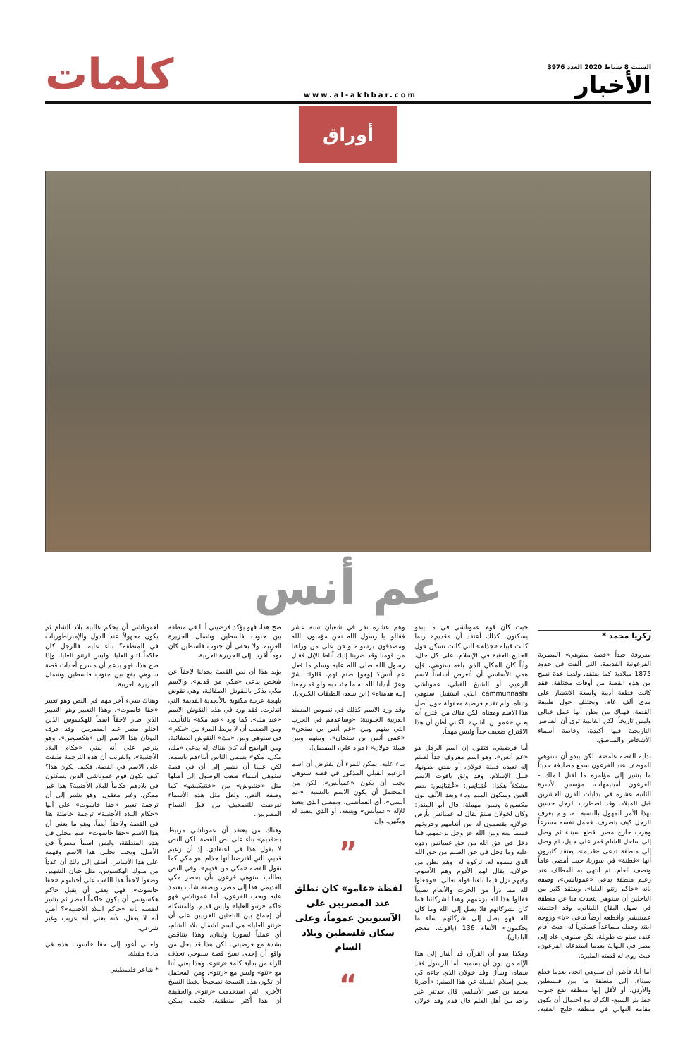السبت 8 شباط 2020 العدد 3976
الأخبار
www.al-akhbar.com
كلمات
أوراق
عم أنس
زكريا محمد *
معروفة جيداً «قصة سنوهي» المصرية الفرعونية القديمة، التي ألفت في حدود 1875 ميلادية كما يعتقد. ولدينا عدة نسخ من هذه القصة من أوقات مختلفة. فقد كانت قطعة أدبية واسعة الانتشار على مدى ألف عام. ويختلف حول طبيعة القصة. فهناك من يظن أنها عمل خيالي وليس تاريخاً. لكن الغالبية ترى أن العناصر التاريخية فيها أكيدة، وخاصة أسماء الأشخاص والمناطق.
بداية القصة غامضة. لكن يبدو أن سنوهي الموظف عند الفرعون سمع مصادفة حديثاً ما يشير إلى مؤامرة ما لقتل الملك - الفرعون أمينيمهات، مؤسس الأسرة الثانية عشرة في بدايات القرن العشرين قبل الميلاد. وقد اضطرب الرجل حسين بهذا الأمر المهول بالنسبة له، ولم يعرف الرجل كيف يتصرف. فحمل نفسه مسرعاً وهرب خارج مصر. قطع سيناء ثم وصل إلى ساحل الشام فمر على جبيل، ثم وصل إلى منطقة تدعى «قديم». يعتقد كثيرون أنها «قطنة» في سوريا، حيث أمضى عاماً ونصف العام. ثم انتهى به المطاف عند زعيم منطقة يدعى «عموناشي»، وصفه بأنه «حاكم رتنو العليا». ويعتقد كثير من الباحثين أن سنوهي يتحدث هنا عن منطقة في سهل البقاع اللبناني. وقد احتضنه عمينيشي وأقطعه أرضاً تدعى «يا» وزوجه ابنته وجعله مساعداً عسكرياً له، حيث أقام عنده سنوات طويلة. لكن سنوهي عاد إلى مصر في النهاية بعدما استدعاه الفرعون، حيث روى له قصته المثيرة.
أما أنا، فأظن أن سنوهي اتجه، بعدما قطع سيناء، إلى منطقة ما بين فلسطين والأردن. أو لأقل إنها منطقة تقع جنوب خط بئر السبع- الكرك مع احتمال أن يكون مقامه النهائي في منطقة خليج العقبة، حيث كان قوم عموناشي في ما يبدو يسكنون. كذلك أعتقد أن «قديم» ربما كانت قبيلة «جذام» التي كانت تسكن حول الخليج العقبة في الإسلام. على كل حال، وأياً كان المكان الذي بلغه سنوهي، فإن همي الأساسي أن أتعرض أساساً لاسم الزعيم، أو الشيخ القبلي، عموناشي cammunnashi الذي استقبل سنوهي وتبناه. ولم تقدم فرضية معقولة حول أصل هذا الاسم ومعناه. لكن هناك من اقترح أنه يعني «عمو بن ناشي». لكنني أظن أن هذا الاقتراح ضعيف جداً وليس مهماً.
أما فرضيتي، فتقول إن اسم الرجل هو «عم أنس». وهو اسم معروف جداً لصنم إله تعبده قبيلة خولان، أو بعض بطونها، قبيل الإسلام. وقد وثق ياقوت الاسم مشكلاً هكذا: عُمْيَانِس: «عُمْيَانِس: بضم العين وسكون الميم وياء وبعد الألف نون مكسورة وسين مهملة. قال أبو المنذر: وكان لخولان صنمٌ يقال له عميانس بأرض خولان، يقسمون له من أنعامهم وحروثهم قسماً بينه وبين الله عز وجل بزعمهم. فما دخل في حق الله من حق عميانس ردوه عليه وما دخل في حق الصنم من حق الله الذي سموه له، تركوه له. وهم بطن من خولان، يقال لهم الأدوم وهم الأسوم. وفيهم نزل فيما بلغنا قوله تعالى: «وجعلوا لله مما ذرأ من الحرث والأنعام نصيباً فقالوا هذا لله بزعمهم وهذا لشركائنا فما كان لشركائهم فلا يصل إلى الله وما كان لله فهو يصل إلى شركائهم ساء ما يحكمون» الأنعام 136 (ياقوت، معجم البلدان).
وهكذا يبدو أن القرآن قد أشار إلى هذا الإله من دون أن يسميه. أما الرسول فقد سماه، وسأل وفد خولان الذي جاءه كي يعلن إسلام القبيلة عن هذا الصنم: «أخبرنا محمد بن عمر الأسلمي قال حدثني غير واحد من أهل العلم قال قدم وفد خولان وهم عشرة نفر في شعبان سنة عشر فقالوا يا رسول الله نحن مؤمنون بالله ومصدقون برسوله ونحن على من وراءنا من قومنا وقد ضربنا إليك آباط الإبل فقال رسول الله صلى الله عليه وسلم ما فعل عم أنس؟ [وهو] صنم لهم. قالوا: بشرّ وعرّ. أبدلنا الله به ما جئت به ولو قد رجعنا إليه هدمناه» (ابن سعد، الطبقات الكبرى).
وقد ورد الاسم كذلك في نصوص المسند العربية الجنوبية: «وساعدهم في الحرب التي بينهم وبين «عم أنس بن سنحن» «عمى أنس بن سنحان»، وبينهم وبين قبيلة خولان» (جواد علي، المفصل).
بناء عليه، يمكن للمرء أن يفترض أن اسم الزعيم القبلي المذكور في قصة سنوهي يجب أن يكون «عميأنس». لكن من المحتمل أن يكون الاسم بالنسبة: «عم أنسي»، أي العمأنسي، وبمعنى الذي يتعبد للإله «عميأنس» ويتبعه، أو الذي يتعبد له ويكهن. وإن
”
لفظة «عامو» كان تطلق عند المصريين على الآسيويين عموماً، وعلى سكان فلسطين وبلاد الشام
“
صح هذا، فهو يؤكد فرضيتي أننا في منطقة بين جنوب فلسطين وشمال الجزيرة العربية. ولا يخفى أن جنوب فلسطين كان دوماً أقرب إلى الجزيرة العربية.
يؤيد هذا أن نص القصة يحدثنا لاحقاً عن شخص يدعى «مكي من قديم». والاسم مكي يذكر بالنقوش الصفائية، وهي نقوش بلهجة عربية مكتوبة بالأبجدية القديمة التي اندثرت. فقد ورد في هذه النقوش الاسم «عبد مك». كما ورد «عبد مكة» بالتأنيث. ومن الصعب أن لا يربط المرء بين «مكي» في سنوهي وبين «مك» النقوش الصفائية. ومن الواضح أنه كان هناك إله يدعى «مك، مكي، مكو» يسمي الناس أبناءهم باسمه. لكن علينا أن نشير إلى أن في قصة سنوهي أسماء صعب الوصول إلى أصلها مثل «خنتيوش» من «خنتيكيشو» كما وصفه النص. ولعل مثل هذه الأسماء تعرضت للتصحيف من قبل النساخ المصريين.
وهناك من يعتقد أن عموناشي مرتبط بـ«قديم» بناء على نص القصة. لكن النص لا يقول هذا في اعتقادي. إذ أن زعيم قديم، التي افترضنا أنها جذام، هو مكي كما تقول القصة «مكي من قديم». وفي النص يطالب سنوهي فرعون بأن يحضر مكي القديمي هذا إلى مصر، ويصفه شاب يعتمد عليه ويحب الفرعون. أما عموناشي فهو حاكم «رتنو العليا» وليس قديم. والمشكلة أن إجماع بين الباحثين الغربيين على أن «رتنو العليا» هي اسم لشمال بلاد الشام، أي عملياً لسوريا ولبنان. وهذا يتناقض بشدة مع فرضيتي. لكن هذا قد يحل من واقع أن إحدى نسخ قصة سنوحي تحذف الراء من بداية كلمة «رتنو». وهذا يعني أننا مع «تنو» وليس مع «رتنو». ومن المحتمل أن تكون هذه النسخة تصحيحاً لخطأ النسخ الأخرى التي استخدمت «رتنو». والحقيقة أن هذا أكثر منطقية. فكيف يمكن لعموناشي أن يحكم غالبية بلاد الشام ثم يكون مجهولاً عند الدول والإمبراطوريات في المنطقة؟ بناء عليه، فالرجل كان حاكماً لتنو العليا، وليس لرتنو العليا. وإذا صح هذا، فهو يدعم أن مسرح أحداث قصة سنوهي يقع بين جنوب فلسطين وشمال الجزيرة العربية.
وهناك شيء آخر مهم في النص وهو تعبير «حقا خاسوت». وهذا التعبير وهو التعبير الذي صار لاحقاً اسماً للهكسوس الذين احتلوا مصر عند المصريين. وقد حرف اليونان هذا الاسم إلى «هكسوس». وهو يترجم على أنه يعني «حكام البلاد الأجنبية». والغريب أن هذه الترجمة طبقت على الاسم في القصة. فكيف يكون هذا؟ كيف يكون قوم عموناشي الذين يسكنون في بلادهم حكاماً للبلاد الأجنبية؟ هذا غير ممكن، وغير معقول. وهو يشير إلى أن ترجمة تعبير «حقا خاسوت» على أنها «حكام البلاد الأجنبية» ترجمة خاطئة هنا في القصة ولاحقاً أيضاً. وهو ما يعني أن هذا الاسم «حقا خاسوت» اسم محلي في هذه المنطقة، وليس اسماً مصرياً في الأصل. ويجب تحليل هذا الاسم وفهمه على هذا الأساس. أضف إلى ذلك أن عدداً من ملوك الهكسوس، مثل خيان الشهير، وضعوا لاحقاً هذا اللقب على أختامهم «حقا خاسوت». فهل يعقل أن يقبل حاكم هكسوسي أن يكون حاكماً لمصر ثم يشير لنفسه بأنه «حاكم البلاد الأجنبية»؟ أظن أنه لا يعقل، لأنه يعني أنه غريب وغير شرعي.
ولعلني أعود إلى حقا خاسوت هذه في مادة مقبلة.
* شاعر فلسطيني